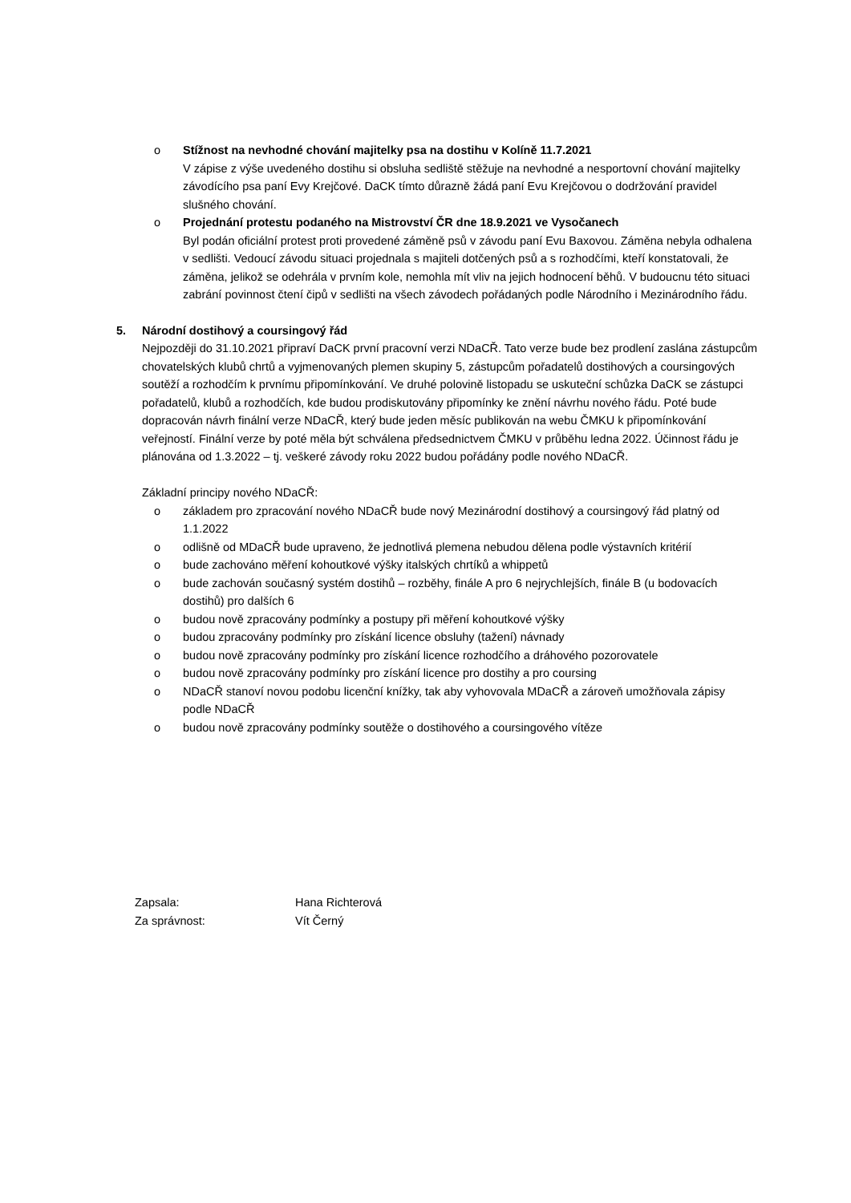o Stížnost na nevhodné chování majitelky psa na dostihu v Kolíně 11.7.2021
V zápise z výše uvedeného dostihu si obsluha sedliště stěžuje na nevhodné a nesportovní chování majitelky závodícího psa paní Evy Krejčové. DaCK tímto důrazně žádá paní Evu Krejčovou o dodržování pravidel slušného chování.
o Projednání protestu podaného na Mistrovství ČR dne 18.9.2021 ve Vysočanech
Byl podán oficiální protest proti provedené záměně psů v závodu paní Evu Baxovou. Záměna nebyla odhalena v sedlišti. Vedoucí závodu situaci projednala s majiteli dotčených psů a s rozhodčími, kteří konstatovali, že záměna, jelikož se odehrála v prvním kole, nemohla mít vliv na jejich hodnocení běhů. V budoucnu této situaci zabrání povinnost čtení čipů v sedlišti na všech závodech pořádaných podle Národního i Mezinárodního řádu.
5. Národní dostihový a coursingový řád
Nejpozději do 31.10.2021 připraví DaCK první pracovní verzi NDaCŘ. Tato verze bude bez prodlení zaslána zástupcům chovatelských klubů chrtů a vyjmenovaných plemen skupiny 5, zástupcům pořadatelů dostihových a coursingových soutěží a rozhodčím k prvnímu připomínkování. Ve druhé polovině listopadu se uskuteční schůzka DaCK se zástupci pořadatelů, klubů a rozhodčích, kde budou prodiskutovány připomínky ke znění návrhu nového řádu. Poté bude dopracován návrh finální verze NDaCŘ, který bude jeden měsíc publikován na webu ČMKU k připomínkování veřejností. Finální verze by poté měla být schválena předsednictvem ČMKU v průběhu ledna 2022. Účinnost řádu je plánována od 1.3.2022 – tj. veškeré závody roku 2022 budou pořádány podle nového NDaCŘ.
Základní principy nového NDaCŘ:
o základem pro zpracování nového NDaCŘ bude nový Mezinárodní dostihový a coursingový řád platný od 1.1.2022
o odlišně od MDaCŘ bude upraveno, že jednotlivá plemena nebudou dělena podle výstavních kritérií
o bude zachováno měření kohoutkové výšky italských chrtíků a whippetů
o bude zachován současný systém dostihů – rozběhy, finále A pro 6 nejrychlejších, finále B (u bodovacích dostihů) pro dalších 6
o budou nově zpracovány podmínky a postupy při měření kohoutkové výšky
o budou zpracovány podmínky pro získání licence obsluhy (tažení) návnady
o budou nově zpracovány podmínky pro získání licence rozhodčího a dráhového pozorovatele
o budou nově zpracovány podmínky pro získání licence pro dostihy a pro coursing
o NDaCŘ stanoví novou podobu licenční knížky, tak aby vyhovovala MDaCŘ a zároveň umožňovala zápisy podle NDaCŘ
o budou nově zpracovány podmínky soutěže o dostihového a coursingového vítěze
Zapsala: Hana Richterová
Za správnost: Vít Černý